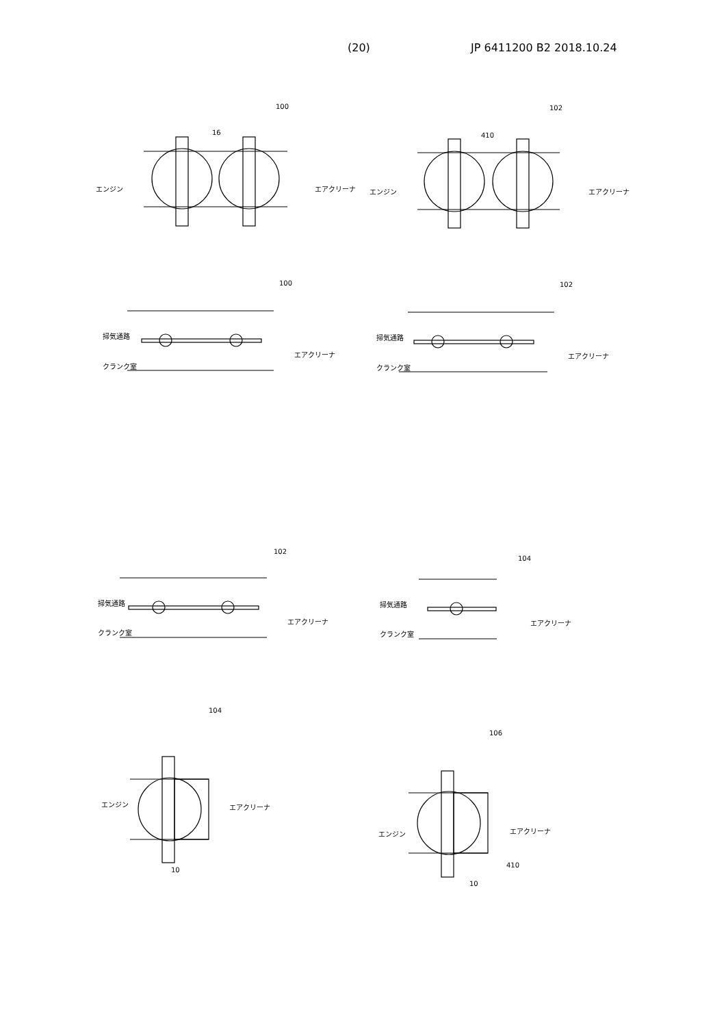(20) JP 6411200 B2 2018.10.24
100 102
エンジン エアクリーナ エンジン エアクリーナ
16 410
100 102
掃気通路
クランク室
エアクリーナ
掃気通路
クランク室
エアクリーナ
102
104
掃気通路
クランク室
エアクリーナ
掃気通路
クランク室
エアクリーナ
104
エンジン エアクリーナ
10
106
エンジン エアクリーナ
410
10